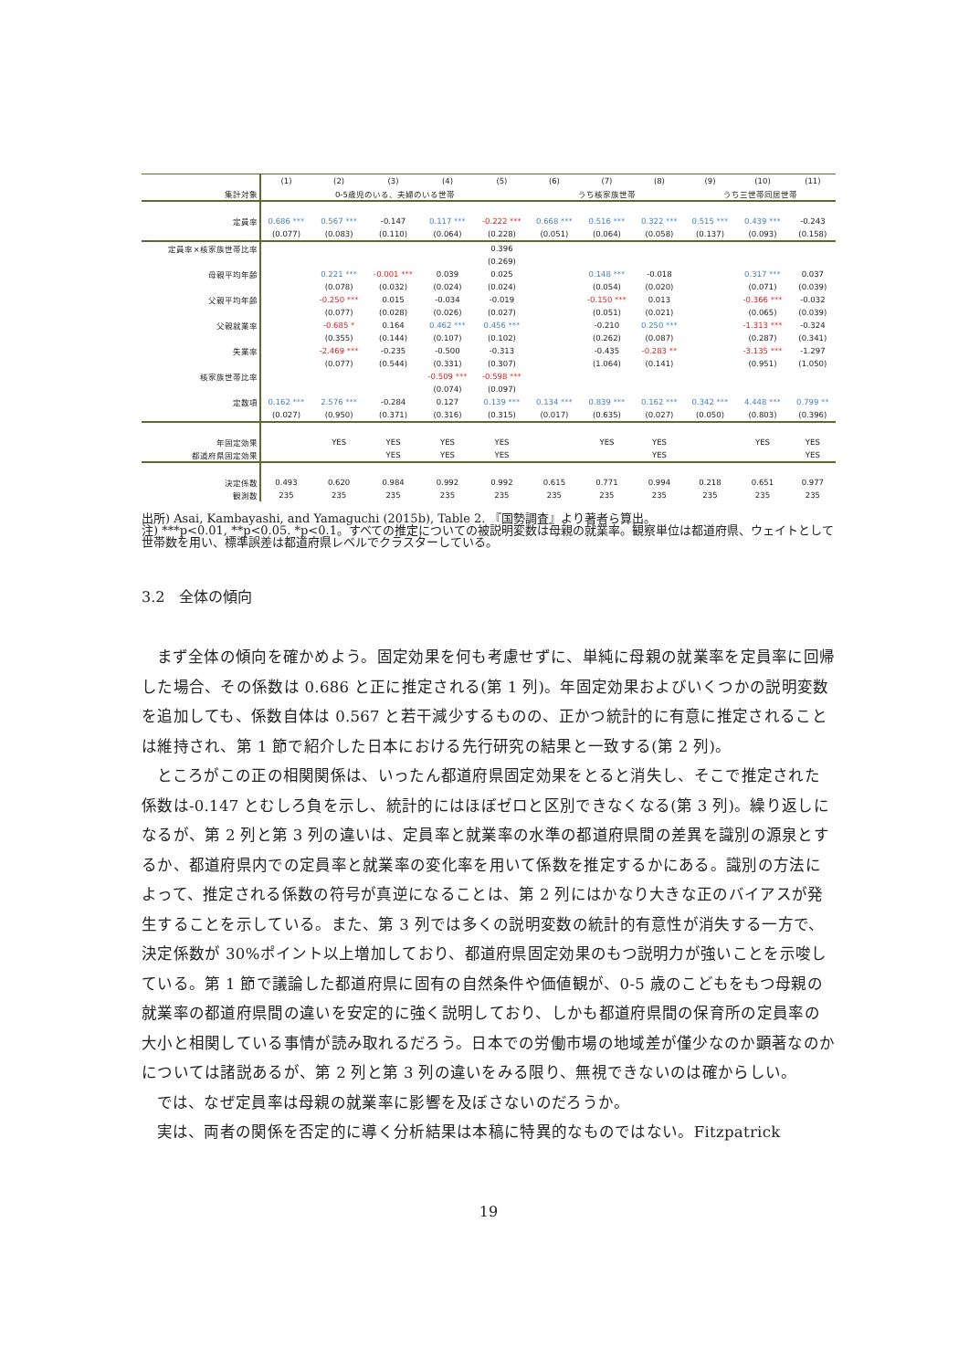| | (1) | (2) | (3) | (4) | (5) | (6) | (7) | (8) | (9) | (10) | (11) |
| --- | --- | --- | --- | --- | --- | --- | --- | --- | --- | --- | --- |
| 集計対象 | 0-5歳児のいる、夫婦のいる世帯 | | | | | うち核家族世帯 | | | うち三世帯同居世帯 | | |
| 定員率 | 0.686 *** | 0.567 *** | -0.147 | 0.117 *** | -0.222 *** | 0.668 *** | 0.516 *** | 0.322 *** | 0.515 *** | 0.439 *** | -0.243 |
| | (0.077) | (0.083) | (0.110) | (0.064) | (0.228) | (0.051) | (0.064) | (0.058) | (0.137) | (0.093) | (0.158) |
| 定員率×核家族世帯比率 | | | | | 0.396 | | | | | | |
| | | | | | (0.269) | | | | | | |
| 母親平均年齢 | | 0.221 *** | -0.001 *** | 0.039 | 0.025 | | 0.148 *** | -0.018 | | 0.317 *** | 0.037 |
| | | (0.078) | (0.032) | (0.024) | (0.024) | | (0.054) | (0.020) | | (0.071) | (0.039) |
| 父親平均年齢 | | -0.250 *** | 0.015 | -0.034 | -0.019 | | -0.150 *** | 0.013 | | -0.366 *** | -0.032 |
| | | (0.077) | (0.028) | (0.026) | (0.027) | | (0.051) | (0.021) | | (0.065) | (0.039) |
| 父親就業率 | | -0.685 * | 0.164 | 0.462 *** | 0.456 *** | | -0.210 | 0.250 *** | | -1.313 *** | -0.324 |
| | | (0.355) | (0.144) | (0.107) | (0.102) | | (0.262) | (0.087) | | (0.287) | (0.341) |
| 失業率 | | -2.469 *** | -0.235 | -0.500 | -0.313 | | -0.435 | -0.283 ** | | -3.135 *** | -1.297 |
| | | (0.077) | (0.544) | (0.331) | (0.307) | | (1.064) | (0.141) | | (0.951) | (1.050) |
| 核家族世帯比率 | | | | -0.509 *** | -0.598 *** | | | | | | |
| | | | | (0.074) | (0.097) | | | | | | |
| 定数項 | 0.162 *** | 2.576 *** | -0.284 | 0.127 | 0.139 *** | 0.134 *** | 0.839 *** | 0.162 *** | 0.342 *** | 4.448 *** | 0.799 ** |
| | (0.027) | (0.950) | (0.371) | (0.316) | (0.315) | (0.017) | (0.635) | (0.027) | (0.050) | (0.803) | (0.396) |
| 年固定効果 | | YES | YES | YES | YES | | YES | YES | | YES | YES |
| 都道府県固定効果 | | | YES | YES | YES | | | YES | | | YES |
| 決定係数 | 0.493 | 0.620 | 0.984 | 0.992 | 0.992 | 0.615 | 0.771 | 0.994 | 0.218 | 0.651 | 0.977 |
| 観測数 | 235 | 235 | 235 | 235 | 235 | 235 | 235 | 235 | 235 | 235 | 235 |
出所) Asai, Kambayashi, and Yamaguchi (2015b), Table 2. 『国勢調査』より著者ら算出。
注) ***p<0.01, **p<0.05. *p<0.1。すべての推定についての被説明変数は母親の就業率。観察単位は都道府県、ウェイトとして世帯数を用い、標準誤差は都道府県レベルでクラスターしている。
3.2　全体の傾向
まず全体の傾向を確かめよう。固定効果を何も考慮せずに、単純に母親の就業率を定員率に回帰した場合、その係数は 0.686 と正に推定される(第 1 列)。年固定効果およびいくつかの説明変数を追加しても、係数自体は 0.567 と若干減少するものの、正かつ統計的に有意に推定されることは維持され、第 1 節で紹介した日本における先行研究の結果と一致する(第 2 列)。
ところがこの正の相関関係は、いったん都道府県固定効果をとると消失し、そこで推定された係数は-0.147 とむしろ負を示し、統計的にはほぼゼロと区別できなくなる(第 3 列)。繰り返しになるが、第 2 列と第 3 列の違いは、定員率と就業率の水準の都道府県間の差異を識別の源泉とするか、都道府県内での定員率と就業率の変化率を用いて係数を推定するかにある。識別の方法によって、推定される係数の符号が真逆になることは、第 2 列にはかなり大きな正のバイアスが発生することを示している。また、第 3 列では多くの説明変数の統計的有意性が消失する一方で、決定係数が 30%ポイント以上増加しており、都道府県固定効果のもつ説明力が強いことを示唆している。第 1 節で議論した都道府県に固有の自然条件や価値観が、0-5 歳のこどもをもつ母親の就業率の都道府県間の違いを安定的に強く説明しており、しかも都道府県間の保育所の定員率の大小と相関している事情が読み取れるだろう。日本での労働市場の地域差が僅少なのか顕著なのかについては諸説あるが、第 2 列と第 3 列の違いをみる限り、無視できないのは確からしい。
では、なぜ定員率は母親の就業率に影響を及ぼさないのだろうか。
実は、両者の関係を否定的に導く分析結果は本稿に特異的なものではない。Fitzpatrick
19